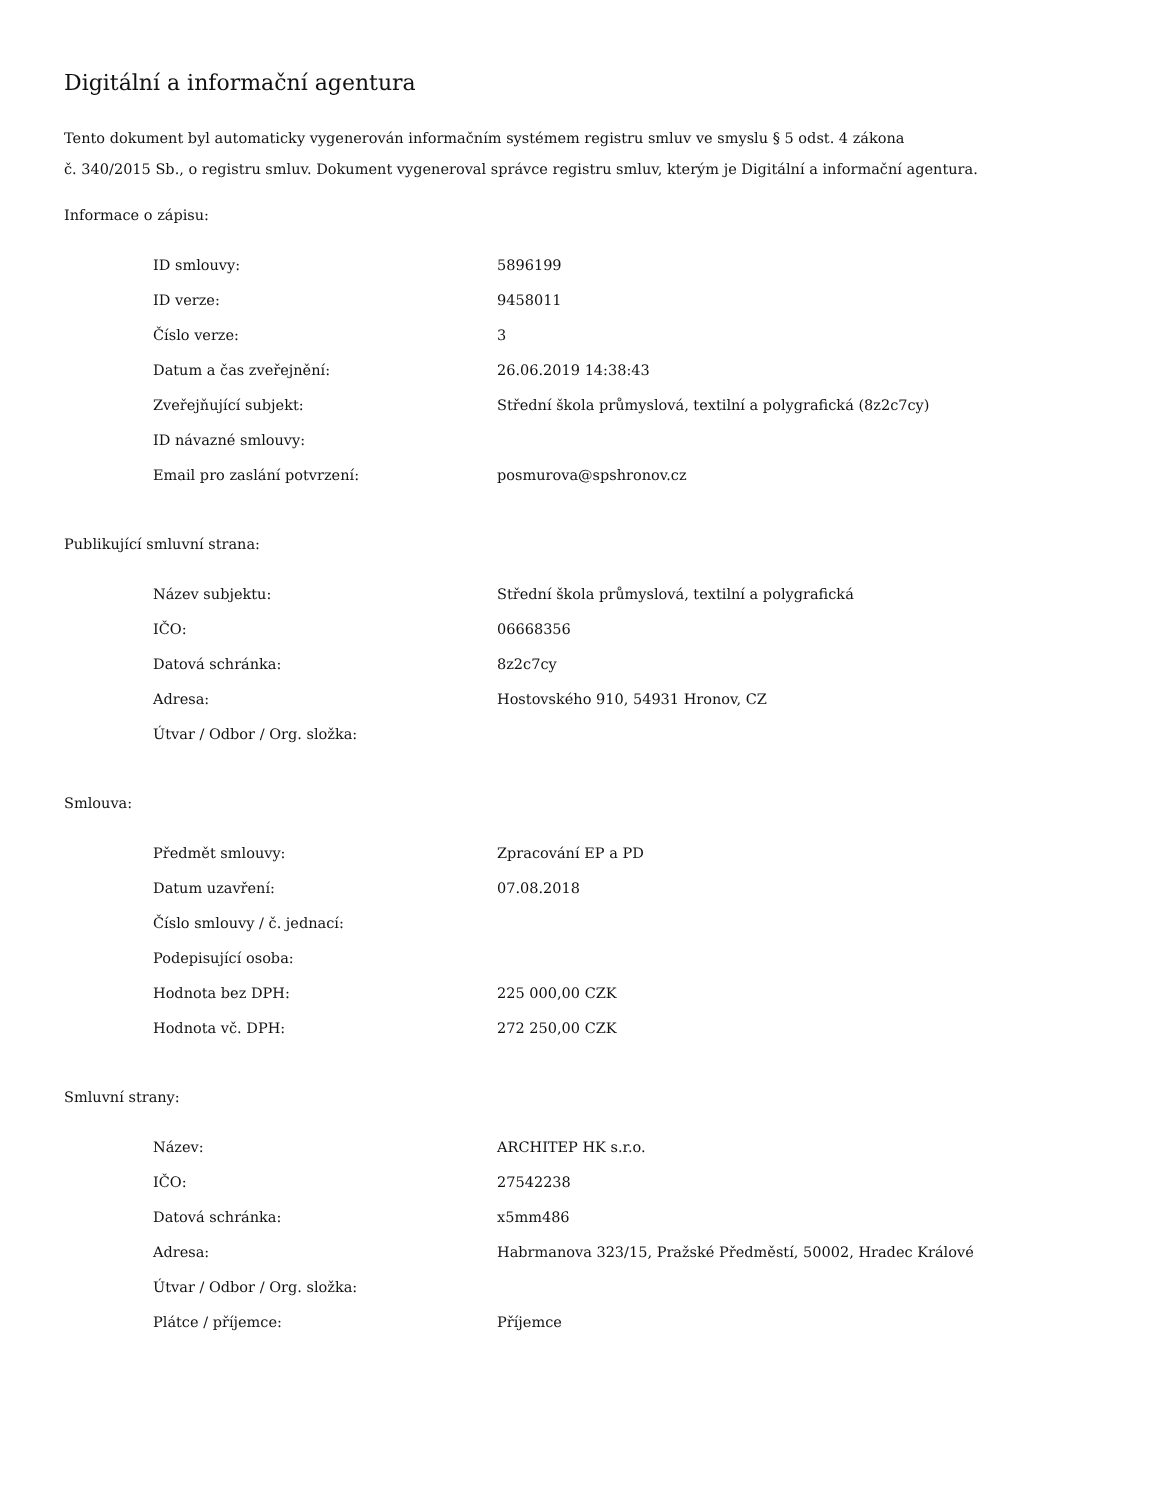Digitální a informační agentura
Tento dokument byl automaticky vygenerován informačním systémem registru smluv ve smyslu § 5 odst. 4 zákona
č. 340/2015 Sb., o registru smluv. Dokument vygeneroval správce registru smluv, kterým je Digitální a informační agentura.
Informace o zápisu:
| ID smlouvy: | 5896199 |
| ID verze: | 9458011 |
| Číslo verze: | 3 |
| Datum a čas zveřejnění: | 26.06.2019 14:38:43 |
| Zveřejňující subjekt: | Střední škola průmyslová, textilní a polygrafická (8z2c7cy) |
| ID návazné smlouvy: | |
| Email pro zaslání potvrzení: | posmurova@spshronov.cz |
Publikující smluvní strana:
| Název subjektu: | Střední škola průmyslová, textilní a polygrafická |
| IČO: | 06668356 |
| Datová schránka: | 8z2c7cy |
| Adresa: | Hostovského 910, 54931 Hronov, CZ |
| Útvar / Odbor / Org. složka: | |
Smlouva:
| Předmět smlouvy: | Zpracování EP a PD |
| Datum uzavření: | 07.08.2018 |
| Číslo smlouvy / č. jednací: | |
| Podepisující osoba: | |
| Hodnota bez DPH: | 225 000,00 CZK |
| Hodnota vč. DPH: | 272 250,00 CZK |
Smluvní strany:
| Název: | ARCHITEP HK s.r.o. |
| IČO: | 27542238 |
| Datová schránka: | x5mm486 |
| Adresa: | Habrmanova 323/15, Pražské Předměstí, 50002, Hradec Králové |
| Útvar / Odbor / Org. složka: | |
| Plátce / příjemce: | Příjemce |